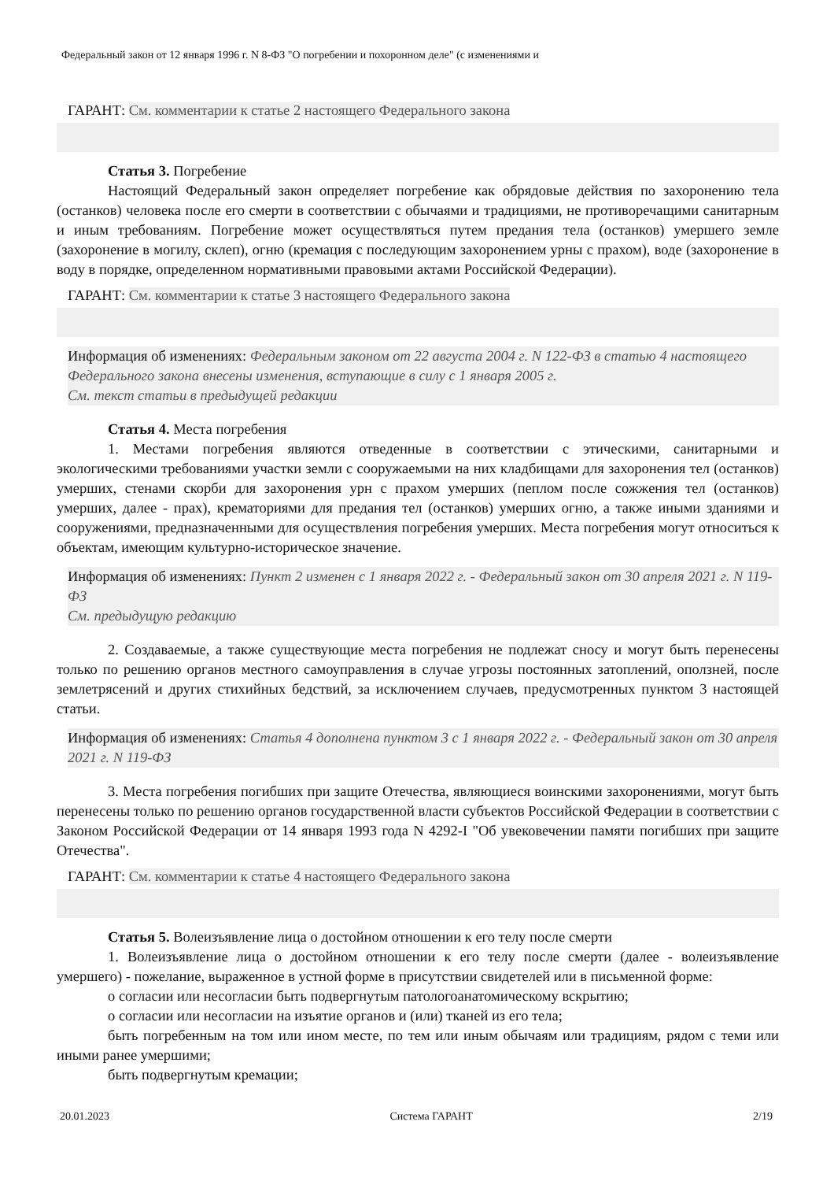Федеральный закон от 12 января 1996 г. N 8-ФЗ "О погребении и похоронном деле" (с изменениями и
ГАРАНТ: См. комментарии к статье 2 настоящего Федерального закона
Статья 3. Погребение
Настоящий Федеральный закон определяет погребение как обрядовые действия по захоронению тела (останков) человека после его смерти в соответствии с обычаями и традициями, не противоречащими санитарным и иным требованиям. Погребение может осуществляться путем предания тела (останков) умершего земле (захоронение в могилу, склеп), огню (кремация с последующим захоронением урны с прахом), воде (захоронение в воду в порядке, определенном нормативными правовыми актами Российской Федерации).
ГАРАНТ: См. комментарии к статье 3 настоящего Федерального закона
Информация об изменениях: Федеральным законом от 22 августа 2004 г. N 122-ФЗ в статью 4 настоящего Федерального закона внесены изменения, вступающие в силу с 1 января 2005 г.
См. текст статьи в предыдущей редакции
Статья 4. Места погребения
1. Местами погребения являются отведенные в соответствии с этическими, санитарными и экологическими требованиями участки земли с сооружаемыми на них кладбищами для захоронения тел (останков) умерших, стенами скорби для захоронения урн с прахом умерших (пеплом после сожжения тел (останков) умерших, далее - прах), крематориями для предания тел (останков) умерших огню, а также иными зданиями и сооружениями, предназначенными для осуществления погребения умерших. Места погребения могут относиться к объектам, имеющим культурно-историческое значение.
Информация об изменениях: Пункт 2 изменен с 1 января 2022 г. - Федеральный закон от 30 апреля 2021 г. N 119-ФЗ
См. предыдущую редакцию
2. Создаваемые, а также существующие места погребения не подлежат сносу и могут быть перенесены только по решению органов местного самоуправления в случае угрозы постоянных затоплений, оползней, после землетрясений и других стихийных бедствий, за исключением случаев, предусмотренных пунктом 3 настоящей статьи.
Информация об изменениях: Статья 4 дополнена пунктом 3 с 1 января 2022 г. - Федеральный закон от 30 апреля 2021 г. N 119-ФЗ
3. Места погребения погибших при защите Отечества, являющиеся воинскими захоронениями, могут быть перенесены только по решению органов государственной власти субъектов Российской Федерации в соответствии с Законом Российской Федерации от 14 января 1993 года N 4292-I "Об увековечении памяти погибших при защите Отечества".
ГАРАНТ: См. комментарии к статье 4 настоящего Федерального закона
Статья 5. Волеизъявление лица о достойном отношении к его телу после смерти
1. Волеизъявление лица о достойном отношении к его телу после смерти (далее - волеизъявление умершего) - пожелание, выраженное в устной форме в присутствии свидетелей или в письменной форме:
о согласии или несогласии быть подвергнутым патологоанатомическому вскрытию;
о согласии или несогласии на изъятие органов и (или) тканей из его тела;
быть погребенным на том или ином месте, по тем или иным обычаям или традициям, рядом с теми или иными ранее умершими;
быть подвергнутым кремации;
20.01.2023 Система ГАРАНТ 2/19